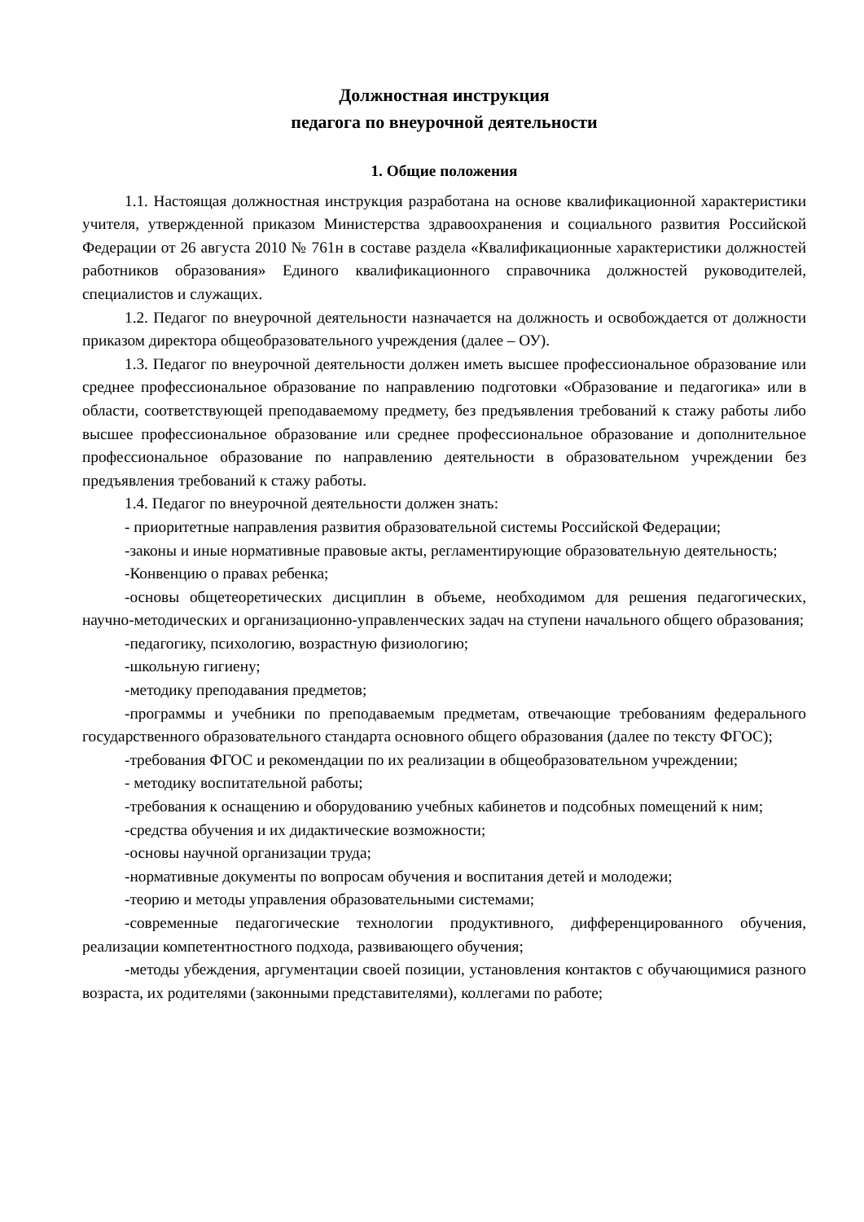Должностная инструкция
педагога по внеурочной деятельности
1. Общие положения
1.1. Настоящая должностная инструкция разработана на основе квалификационной характеристики учителя, утвержденной приказом Министерства здравоохранения и социального развития Российской Федерации от 26 августа 2010 № 761н в составе раздела «Квалификационные характеристики должностей работников образования» Единого квалификационного справочника должностей руководителей, специалистов и служащих.
1.2. Педагог по внеурочной деятельности назначается на должность и освобождается от должности приказом директора общеобразовательного учреждения (далее – ОУ).
1.3. Педагог по внеурочной деятельности должен иметь высшее профессиональное образование или среднее профессиональное образование по направлению подготовки «Образование и педагогика» или в области, соответствующей преподаваемому предмету, без предъявления требований к стажу работы либо высшее профессиональное образование или среднее профессиональное образование и дополнительное профессиональное образование по направлению деятельности в образовательном учреждении без предъявления требований к стажу работы.
1.4. Педагог по внеурочной деятельности должен знать:
- приоритетные направления развития образовательной системы Российской Федерации;
-законы и иные нормативные правовые акты, регламентирующие образовательную деятельность;
-Конвенцию о правах ребенка;
-основы общетеоретических дисциплин в объеме, необходимом для решения педагогических, научно-методических и организационно-управленческих задач на ступени начального общего образования;
-педагогику, психологию, возрастную физиологию;
-школьную гигиену;
-методику преподавания предметов;
-программы и учебники по преподаваемым предметам, отвечающие требованиям федерального государственного образовательного стандарта основного общего образования (далее по тексту ФГОС);
-требования ФГОС и рекомендации по их реализации в общеобразовательном учреждении;
- методику воспитательной работы;
-требования к оснащению и оборудованию учебных кабинетов и подсобных помещений к ним;
-средства обучения и их дидактические возможности;
-основы научной организации труда;
-нормативные документы по вопросам обучения и воспитания детей и молодежи;
-теорию и методы управления образовательными системами;
-современные педагогические технологии продуктивного, дифференцированного обучения, реализации компетентностного подхода, развивающего обучения;
-методы убеждения, аргументации своей позиции, установления контактов с обучающимися разного возраста, их родителями (законными представителями), коллегами по работе;